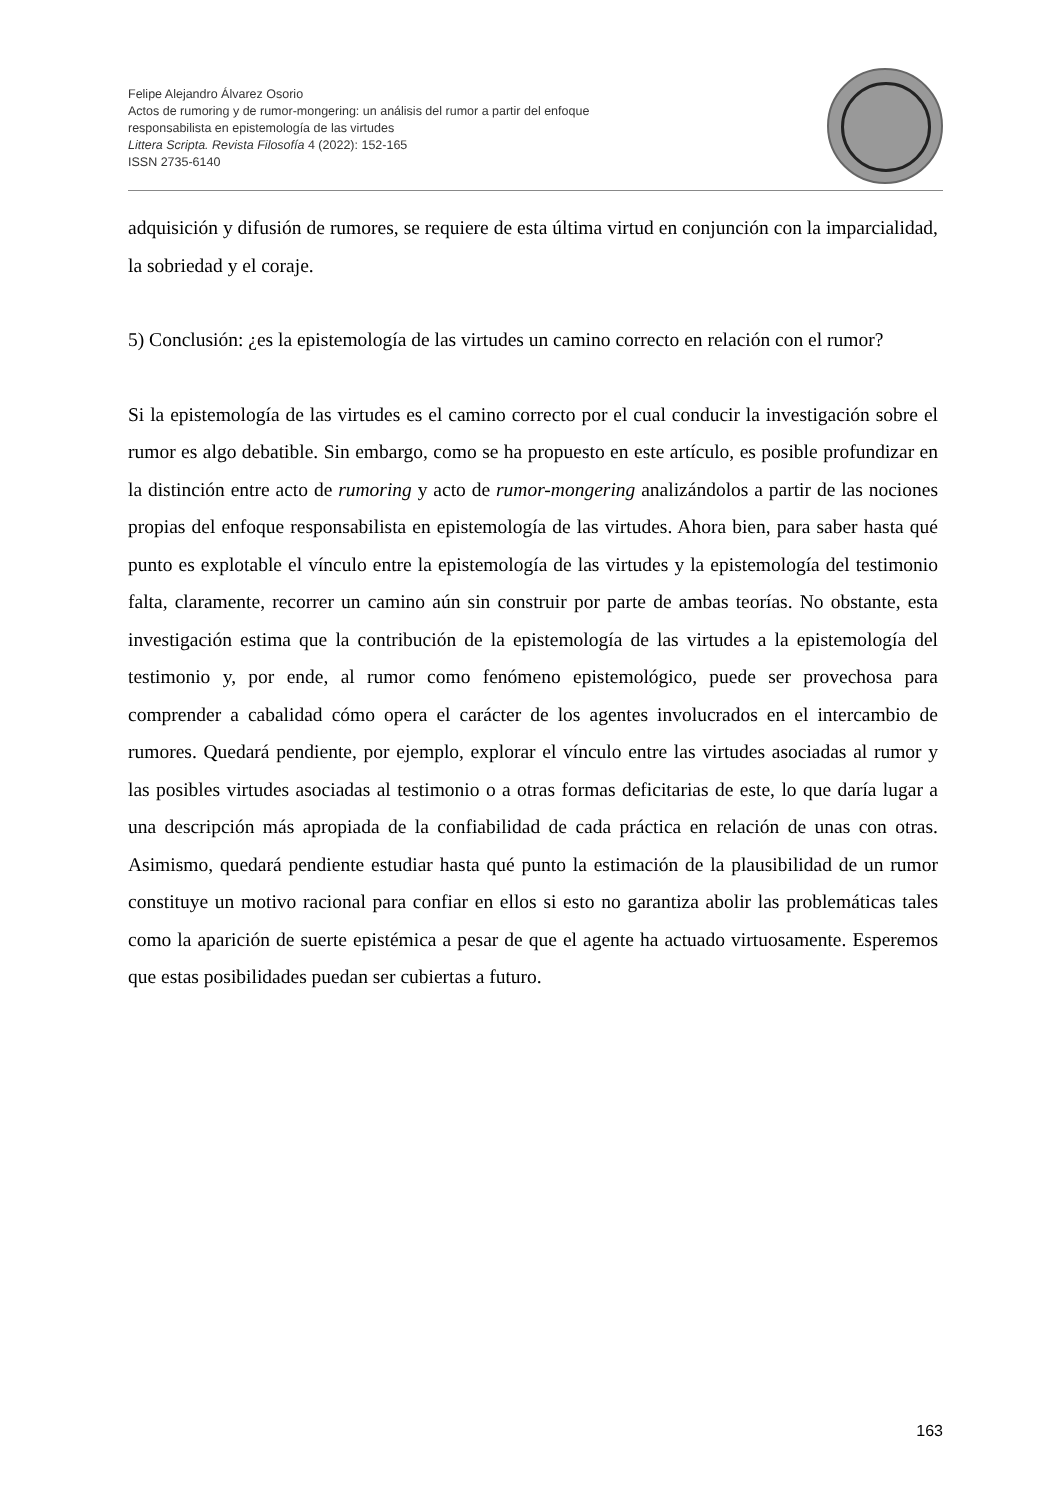Felipe Alejandro Álvarez Osorio
Actos de rumoring y de rumor-mongering: un análisis del rumor a partir del enfoque
responsabilista en epistemología de las virtudes
Littera Scripta. Revista Filosofía 4 (2022): 152-165
ISSN 2735-6140
adquisición y difusión de rumores, se requiere de esta última virtud en conjunción con la imparcialidad, la sobriedad y el coraje.
5) Conclusión: ¿es la epistemología de las virtudes un camino correcto en relación con el rumor?
Si la epistemología de las virtudes es el camino correcto por el cual conducir la investigación sobre el rumor es algo debatible. Sin embargo, como se ha propuesto en este artículo, es posible profundizar en la distinción entre acto de rumoring y acto de rumor-mongering analizándolos a partir de las nociones propias del enfoque responsabilista en epistemología de las virtudes. Ahora bien, para saber hasta qué punto es explotable el vínculo entre la epistemología de las virtudes y la epistemología del testimonio falta, claramente, recorrer un camino aún sin construir por parte de ambas teorías. No obstante, esta investigación estima que la contribución de la epistemología de las virtudes a la epistemología del testimonio y, por ende, al rumor como fenómeno epistemológico, puede ser provechosa para comprender a cabalidad cómo opera el carácter de los agentes involucrados en el intercambio de rumores. Quedará pendiente, por ejemplo, explorar el vínculo entre las virtudes asociadas al rumor y las posibles virtudes asociadas al testimonio o a otras formas deficitarias de este, lo que daría lugar a una descripción más apropiada de la confiabilidad de cada práctica en relación de unas con otras. Asimismo, quedará pendiente estudiar hasta qué punto la estimación de la plausibilidad de un rumor constituye un motivo racional para confiar en ellos si esto no garantiza abolir las problemáticas tales como la aparición de suerte epistémica a pesar de que el agente ha actuado virtuosamente. Esperemos que estas posibilidades puedan ser cubiertas a futuro.
163